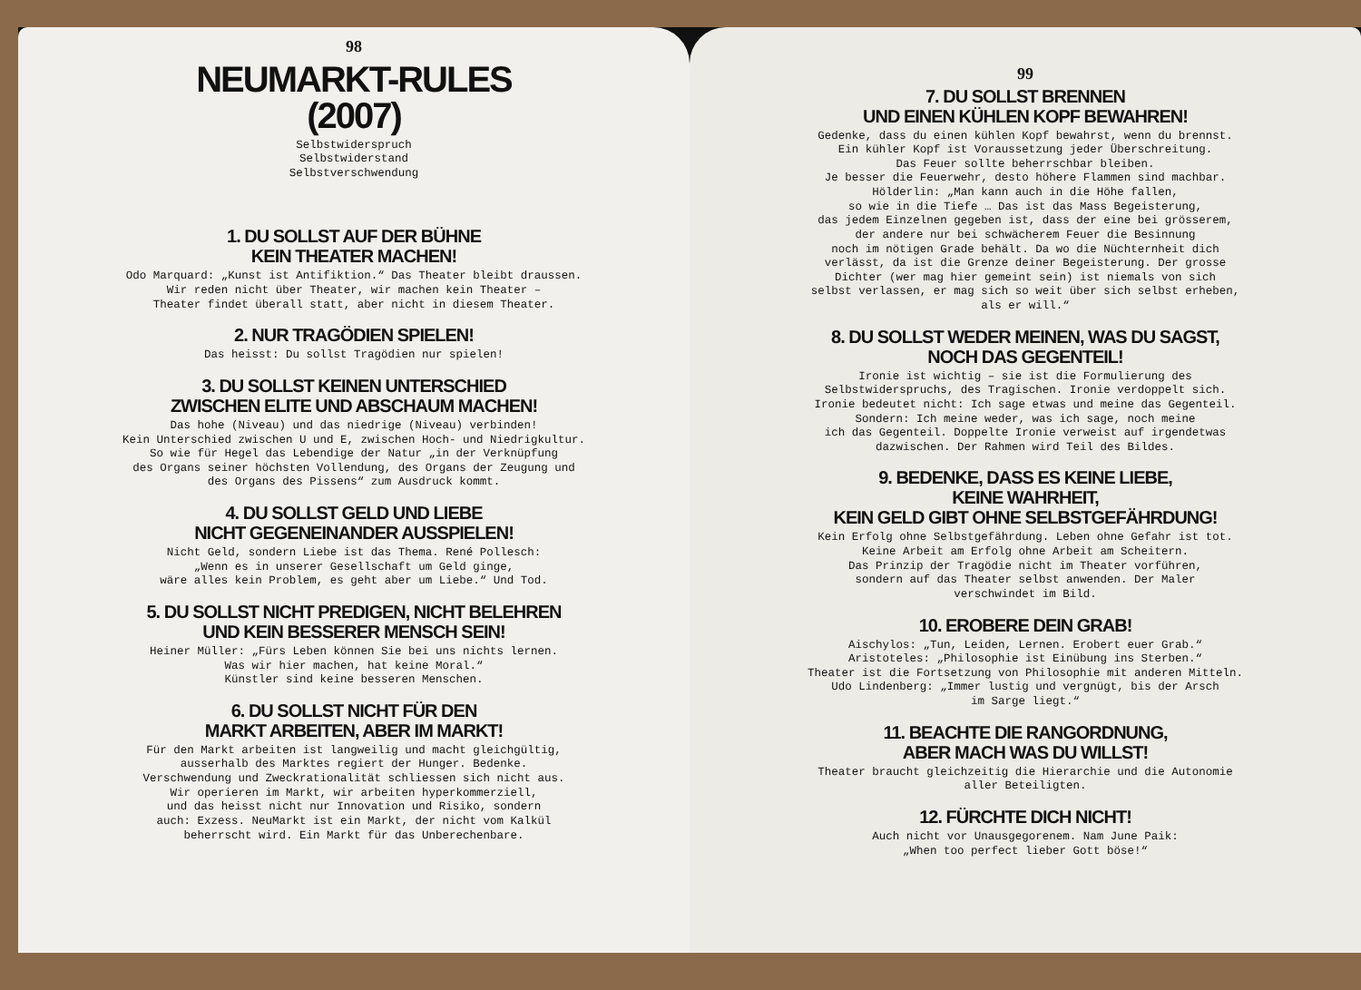98
NEUMARKT-RULES
(2007)
Selbstwiderspruch
Selbstwiderstand
Selbstverschwendung
1. DU SOLLST AUF DER BÜHNE
KEIN THEATER MACHEN!
Odo Marquard: „Kunst ist Antifiktion.“ Das Theater bleibt draussen.
Wir reden nicht über Theater, wir machen kein Theater –
Theater findet überall statt, aber nicht in diesem Theater.
2. NUR TRAGÖDIEN SPIELEN!
Das heisst: Du sollst Tragödien nur spielen!
3. DU SOLLST KEINEN UNTERSCHIED
ZWISCHEN ELITE UND ABSCHAUM MACHEN!
Das hohe (Niveau) und das niedrige (Niveau) verbinden!
Kein Unterschied zwischen U und E, zwischen Hoch- und Niedrigkultur.
So wie für Hegel das Lebendige der Natur „in der Verknüpfung
des Organs seiner höchsten Vollendung, des Organs der Zeugung und
des Organs des Pissens“ zum Ausdruck kommt.
4. DU SOLLST GELD UND LIEBE
NICHT GEGENEINANDER AUSSPIELEN!
Nicht Geld, sondern Liebe ist das Thema. René Pollesch:
„Wenn es in unserer Gesellschaft um Geld ginge,
wäre alles kein Problem, es geht aber um Liebe.“ Und Tod.
5. DU SOLLST NICHT PREDIGEN, NICHT BELEHREN
UND KEIN BESSERER MENSCH SEIN!
Heiner Müller: „Fürs Leben können Sie bei uns nichts lernen.
Was wir hier machen, hat keine Moral.“
Künstler sind keine besseren Menschen.
6. DU SOLLST NICHT FÜR DEN
MARKT ARBEITEN, ABER IM MARKT!
Für den Markt arbeiten ist langweilig und macht gleichgültig,
ausserhalb des Marktes regiert der Hunger. Bedenke.
Verschwendung und Zweckrationalität schliessen sich nicht aus.
Wir operieren im Markt, wir arbeiten hyperkommerziell,
und das heisst nicht nur Innovation und Risiko, sondern
auch: Exzess. NeuMarkt ist ein Markt, der nicht vom Kalkül
beherrscht wird. Ein Markt für das Unberechenbare.
99
7. DU SOLLST BRENNEN
UND EINEN KÜHLEN KOPF BEWAHREN!
Gedenke, dass du einen kühlen Kopf bewahrst, wenn du brennst.
Ein kühler Kopf ist Voraussetzung jeder Überschreitung.
Das Feuer sollte beherrschbar bleiben.
Je besser die Feuerwehr, desto höhere Flammen sind machbar.
Hölderlin: „Man kann auch in die Höhe fallen,
so wie in die Tiefe … Das ist das Mass Begeisterung,
das jedem Einzelnen gegeben ist, dass der eine bei grösserem,
der andere nur bei schwächerem Feuer die Besinnung
noch im nötigen Grade behält. Da wo die Nüchternheit dich
verlässt, da ist die Grenze deiner Begeisterung. Der grosse
Dichter (wer mag hier gemeint sein) ist niemals von sich
selbst verlassen, er mag sich so weit über sich selbst erheben,
als er will.“
8. DU SOLLST WEDER MEINEN, WAS DU SAGST,
NOCH DAS GEGENTEIL!
Ironie ist wichtig – sie ist die Formulierung des
Selbstwiderspruchs, des Tragischen. Ironie verdoppelt sich.
Ironie bedeutet nicht: Ich sage etwas und meine das Gegenteil.
Sondern: Ich meine weder, was ich sage, noch meine
ich das Gegenteil. Doppelte Ironie verweist auf irgendetwas
dazwischen. Der Rahmen wird Teil des Bildes.
9. BEDENKE, DASS ES KEINE LIEBE,
KEINE WAHRHEIT,
KEIN GELD GIBT OHNE SELBSTGEFÄHRDUNG!
Kein Erfolg ohne Selbstgefährdung. Leben ohne Gefahr ist tot.
Keine Arbeit am Erfolg ohne Arbeit am Scheitern.
Das Prinzip der Tragödie nicht im Theater vorführen,
sondern auf das Theater selbst anwenden. Der Maler
verschwindet im Bild.
10. EROBERE DEIN GRAB!
Aischylos: „Tun, Leiden, Lernen. Erobert euer Grab.“
Aristoteles: „Philosophie ist Einübung ins Sterben.“
Theater ist die Fortsetzung von Philosophie mit anderen Mitteln.
Udo Lindenberg: „Immer lustig und vergnügt, bis der Arsch
im Sarge liegt.“
11. BEACHTE DIE RANGORDNUNG,
ABER MACH WAS DU WILLST!
Theater braucht gleichzeitig die Hierarchie und die Autonomie
aller Beteiligten.
12. FÜRCHTE DICH NICHT!
Auch nicht vor Unausgegorenem. Nam June Paik:
„When too perfect lieber Gott böse!“